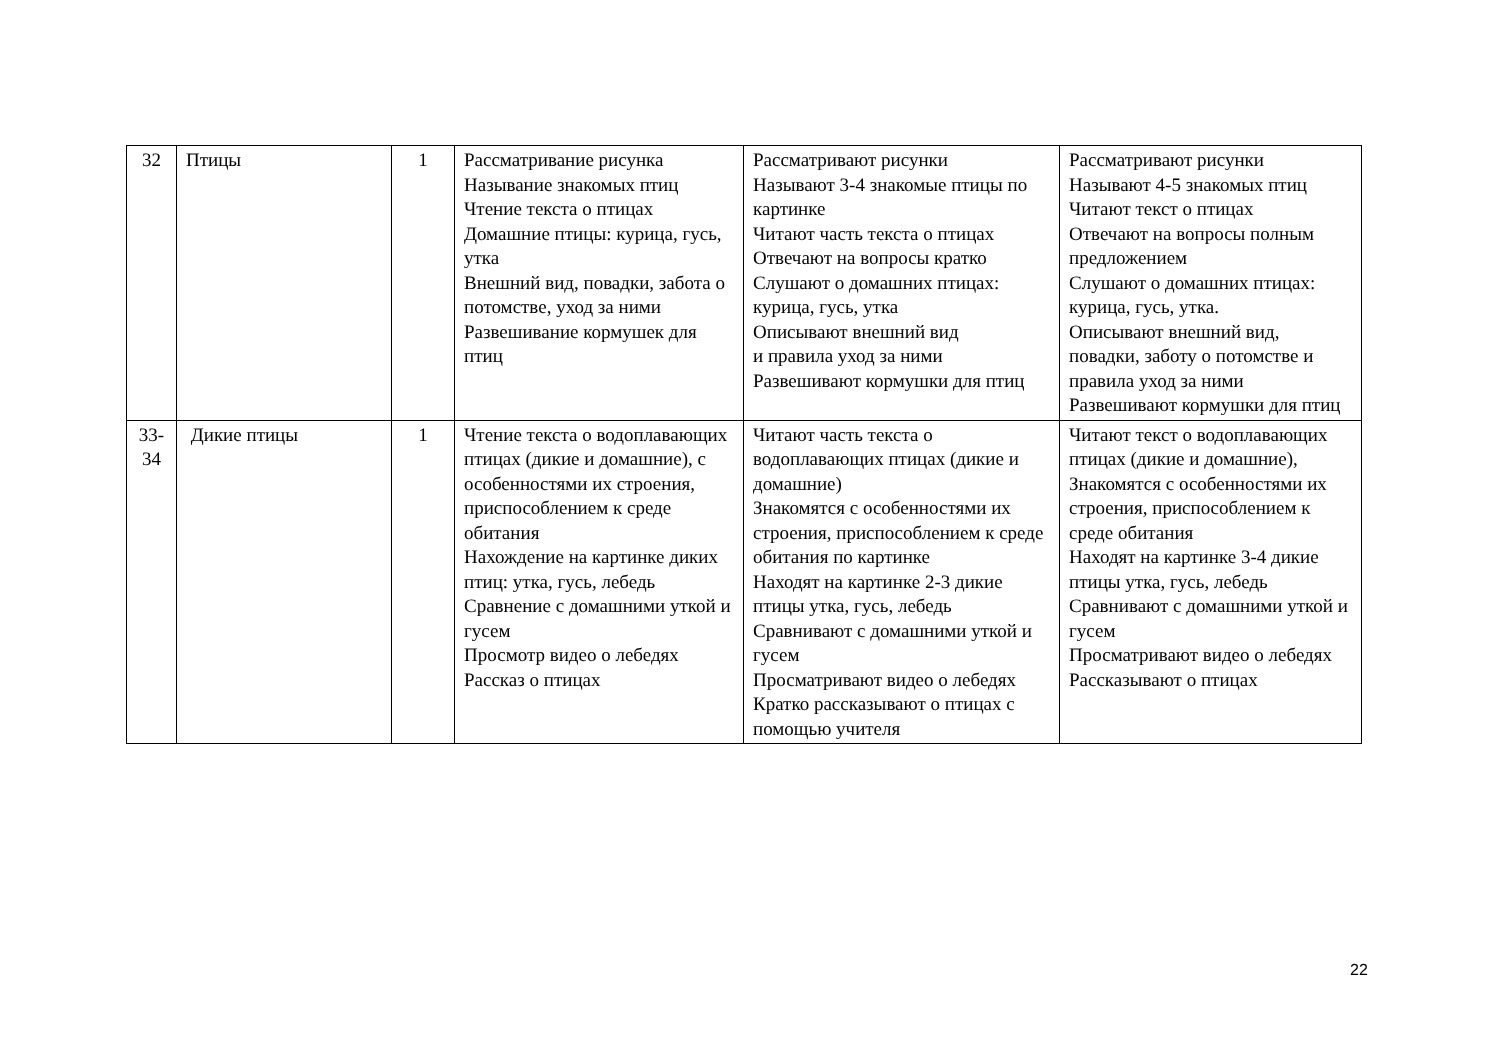| 32 | Птицы | 1 | Рассматривание рисунка Называние знакомых птиц Чтение текста о птицах Домашние птицы: курица, гусь, утка Внешний вид, повадки, забота о потомстве, уход за ними Развешивание кормушек для птиц | Рассматривают рисунки Называют 3-4 знакомые птицы по картинке Читают часть текста о птицах Отвечают на вопросы кратко Слушают о домашних птицах: курица, гусь, утка Описывают внешний вид и правила уход за ними Развешивают кормушки для птиц | Рассматривают рисунки Называют 4-5 знакомых птиц Читают текст о птицах Отвечают на вопросы полным предложением Слушают о домашних птицах: курица, гусь, утка. Описывают внешний вид, повадки, заботу о потомстве и правила уход за ними Развешивают кормушки для птиц |
| 33- 34 | Дикие птицы | 1 | Чтение текста о водоплавающих птицах (дикие и домашние), с особенностями их строения, приспособлением к среде обитания Нахождение на картинке диких птиц: утка, гусь, лебедь Сравнение с домашними уткой и гусем Просмотр видео о лебедях Рассказ о птицах | Читают часть текста о водоплавающих птицах (дикие и домашние) Знакомятся с особенностями их строения, приспособлением к среде обитания по картинке Находят на картинке 2-3 дикие птицы утка, гусь, лебедь Сравнивают с домашними уткой и гусем Просматривают видео о лебедях Кратко рассказывают о птицах с помощью учителя | Читают текст о водоплавающих птицах (дикие и домашние), Знакомятся с особенностями их строения, приспособлением к среде обитания Находят на картинке 3-4 дикие птицы утка, гусь, лебедь Сравнивают с домашними уткой и гусем Просматривают видео о лебедях Рассказывают о птицах |
22